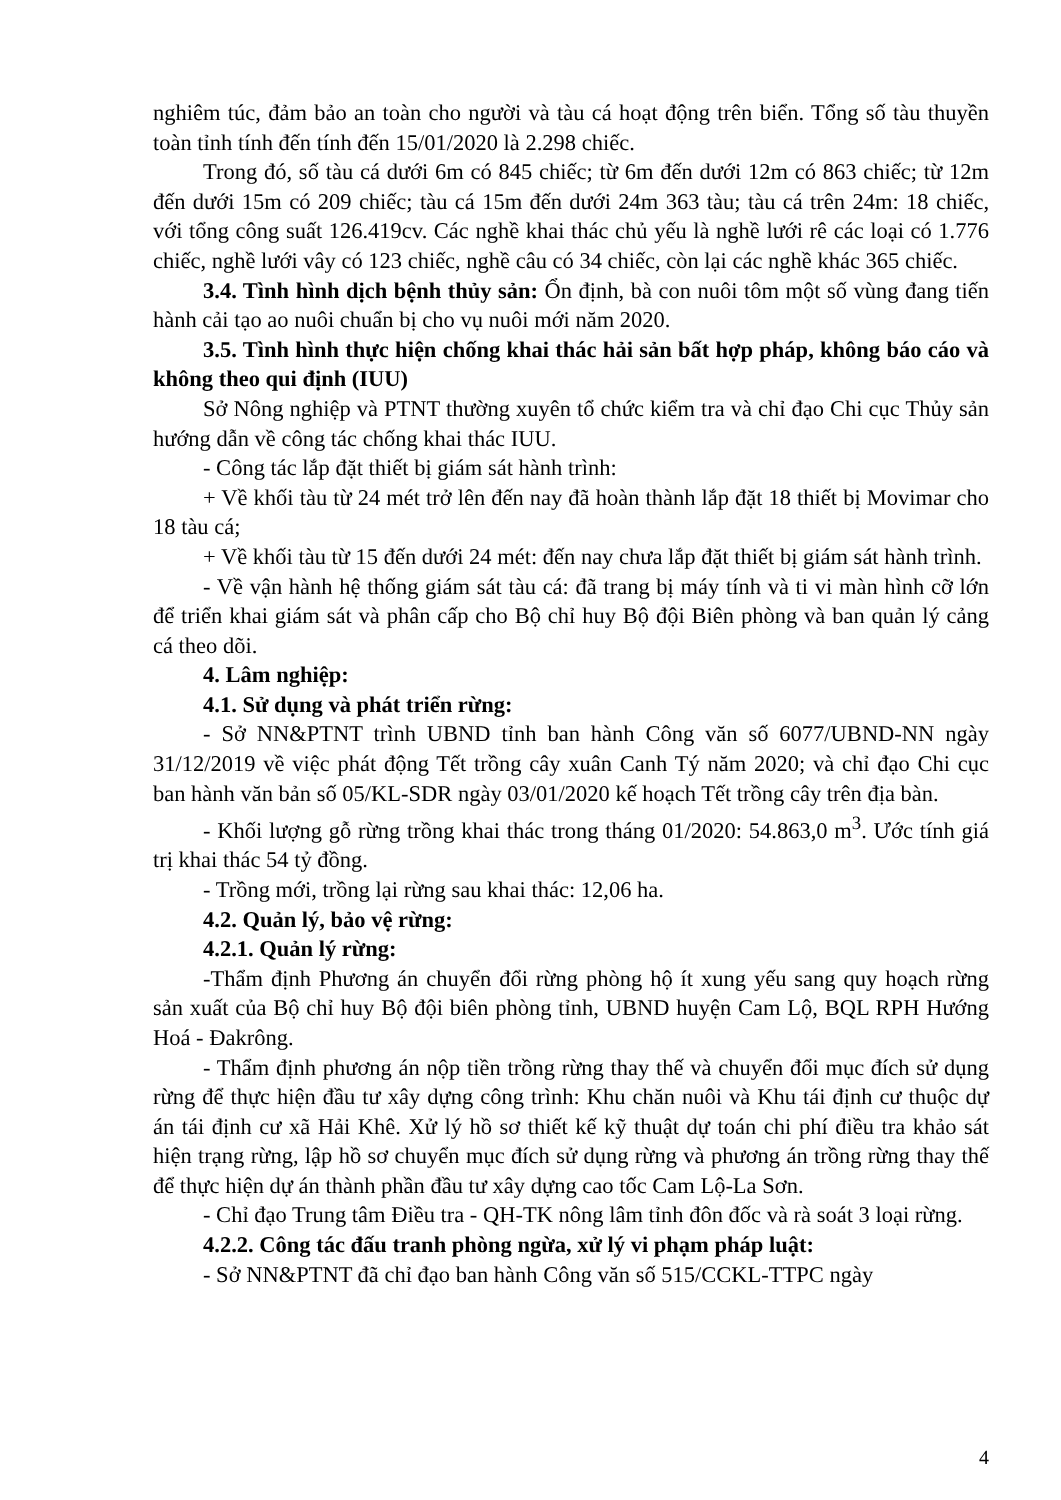nghiêm túc, đảm bảo an toàn cho người và tàu cá hoạt động trên biển. Tổng số tàu thuyền toàn tỉnh tính đến tính đến 15/01/2020 là 2.298 chiếc.
Trong đó, số tàu cá dưới 6m có 845 chiếc; từ 6m đến dưới 12m có 863 chiếc; từ 12m đến dưới 15m có 209 chiếc; tàu cá 15m đến dưới 24m 363 tàu; tàu cá trên 24m: 18 chiếc, với tổng công suất 126.419cv. Các nghề khai thác chủ yếu là nghề lưới rê các loại có 1.776 chiếc, nghề lưới vây có 123 chiếc, nghề câu có 34 chiếc, còn lại các nghề khác 365 chiếc.
3.4. Tình hình dịch bệnh thủy sản: Ổn định, bà con nuôi tôm một số vùng đang tiến hành cải tạo ao nuôi chuẩn bị cho vụ nuôi mới năm 2020.
3.5. Tình hình thực hiện chống khai thác hải sản bất hợp pháp, không báo cáo và không theo qui định (IUU)
Sở Nông nghiệp và PTNT thường xuyên tổ chức kiểm tra và chỉ đạo Chi cục Thủy sản hướng dẫn về công tác chống khai thác IUU.
- Công tác lắp đặt thiết bị giám sát hành trình:
+ Về khối tàu từ 24 mét trở lên đến nay đã hoàn thành lắp đặt 18 thiết bị Movimar cho 18 tàu cá;
+ Về khối tàu từ 15 đến dưới 24 mét: đến nay chưa lắp đặt thiết bị giám sát hành trình.
- Về vận hành hệ thống giám sát tàu cá: đã trang bị máy tính và ti vi màn hình cỡ lớn để triển khai giám sát và phân cấp cho Bộ chỉ huy Bộ đội Biên phòng và ban quản lý cảng cá theo dõi.
4. Lâm nghiệp:
4.1. Sử dụng và phát triển rừng:
- Sở NN&PTNT trình UBND tỉnh ban hành Công văn số 6077/UBND-NN ngày 31/12/2019 về việc phát động Tết trồng cây xuân Canh Tý năm 2020; và chỉ đạo Chi cục ban hành văn bản số 05/KL-SDR ngày 03/01/2020 kế hoạch Tết trồng cây trên địa bàn.
- Khối lượng gỗ rừng trồng khai thác trong tháng 01/2020: 54.863,0 m<sup>3</sup>. Ước tính giá trị khai thác 54 tỷ đồng.
- Trồng mới, trồng lại rừng sau khai thác: 12,06 ha.
4.2. Quản lý, bảo vệ rừng:
4.2.1. Quản lý rừng:
-Thẩm định Phương án chuyển đổi rừng phòng hộ ít xung yếu sang quy hoạch rừng sản xuất của Bộ chỉ huy Bộ đội biên phòng tỉnh, UBND huyện Cam Lộ, BQL RPH Hướng Hoá - Đakrông.
- Thẩm định phương án nộp tiền trồng rừng thay thế và chuyển đổi mục đích sử dụng rừng để thực hiện đầu tư xây dựng công trình: Khu chăn nuôi và Khu tái định cư thuộc dự án tái định cư xã Hải Khê. Xử lý hồ sơ thiết kế kỹ thuật dự toán chi phí điều tra khảo sát hiện trạng rừng, lập hồ sơ chuyển mục đích sử dụng rừng và phương án trồng rừng thay thế để thực hiện dự án thành phần đầu tư xây dựng cao tốc Cam Lộ-La Sơn.
- Chỉ đạo Trung tâm Điều tra - QH-TK nông lâm tỉnh đôn đốc và rà soát 3 loại rừng.
4.2.2. Công tác đấu tranh phòng ngừa, xử lý vi phạm pháp luật:
- Sở NN&PTNT đã chỉ đạo ban hành Công văn số 515/CCKL-TTPC ngày
4